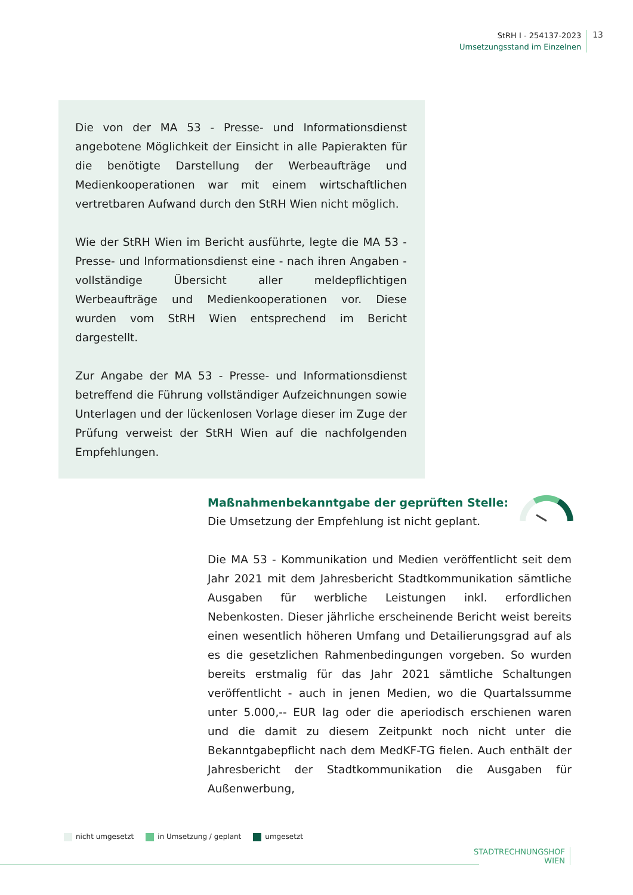StRH I - 254137-2023
Umsetzungsstand im Einzelnen
13
Die von der MA 53 - Presse- und Informationsdienst angebotene Möglichkeit der Einsicht in alle Papierakten für die benötigte Darstellung der Werbeaufträge und Medienkooperationen war mit einem wirtschaftlichen vertretbaren Aufwand durch den StRH Wien nicht möglich.
Wie der StRH Wien im Bericht ausführte, legte die MA 53 - Presse- und Informationsdienst eine - nach ihren Angaben - vollständige Übersicht aller meldepflichtigen Werbeaufträge und Medienkooperationen vor. Diese wurden vom StRH Wien entsprechend im Bericht dargestellt.
Zur Angabe der MA 53 - Presse- und Informationsdienst betreffend die Führung vollständiger Aufzeichnungen sowie Unterlagen und der lückenlosen Vorlage dieser im Zuge der Prüfung verweist der StRH Wien auf die nachfolgenden Empfehlungen.
Maßnahmenbekanntgabe der geprüften Stelle:
Die Umsetzung der Empfehlung ist nicht geplant.
Die MA 53 - Kommunikation und Medien veröffentlicht seit dem Jahr 2021 mit dem Jahresbericht Stadtkommunikation sämtliche Ausgaben für werbliche Leistungen inkl. erfordlichen Nebenkosten. Dieser jährliche erscheinende Bericht weist bereits einen wesentlich höheren Umfang und Detailierungsgrad auf als es die gesetzlichen Rahmenbedingungen vorgeben. So wurden bereits erstmalig für das Jahr 2021 sämtliche Schaltungen veröffentlicht - auch in jenen Medien, wo die Quartalssumme unter 5.000,-- EUR lag oder die aperiodisch erschienen waren und die damit zu diesem Zeitpunkt noch nicht unter die Bekanntgabepflicht nach dem MedKF-TG fielen. Auch enthält der Jahresbericht der Stadtkommunikation die Ausgaben für Außenwerbung,
nicht umgesetzt in Umsetzung / geplant umgesetzt
STADTRECHNUNGSHOF
WIEN